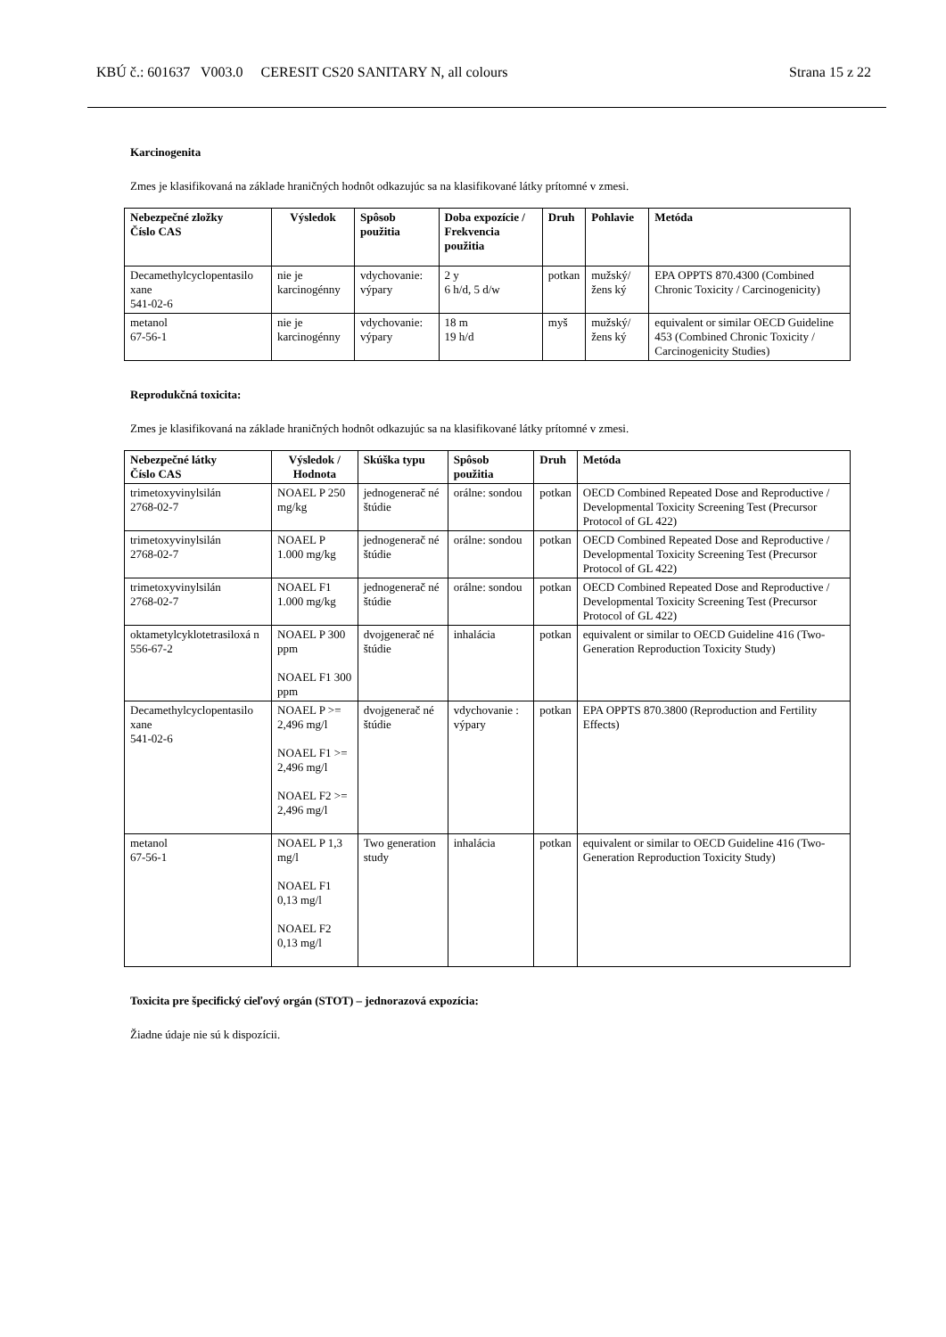KBÚ č.: 601637 V003.0 CERESIT CS20 SANITARY N, all colours Strana 15 z 22
Karcinogenita
Zmes je klasifikovaná na základe hraničných hodnôt odkazujúc sa na klasifikované látky prítomné v zmesi.
| Nebezpečné zložky Číslo CAS | Výsledok | Spôsob použitia | Doba expozície / Frekvencia použitia | Druh | Pohlavie | Metóda |
| --- | --- | --- | --- | --- | --- | --- |
| Decamethylcyclopentasilo xane 541-02-6 | nie je karcinogénny | vdychovanie: výpary | 2 y 6 h/d, 5 d/w | potkan | mužský/žens ký | EPA OPPTS 870.4300 (Combined Chronic Toxicity / Carcinogenicity) |
| metanol 67-56-1 | nie je karcinogénny | vdychovanie: výpary | 18 m 19 h/d | myš | mužský/žens ký | equivalent or similar OECD Guideline 453 (Combined Chronic Toxicity / Carcinogenicity Studies) |
Reprodukčná toxicita:
Zmes je klasifikovaná na základe hraničných hodnôt odkazujúc sa na klasifikované látky prítomné v zmesi.
| Nebezpečné látky Číslo CAS | Výsledok / Hodnota | Skúška typu | Spôsob použitia | Druh | Metóda |
| --- | --- | --- | --- | --- | --- |
| trimetoxyvinylsilán 2768-02-7 | NOAEL P 250 mg/kg | jednogenerač né štúdie | orálne: sondou | potkan | OECD Combined Repeated Dose and Reproductive / Developmental Toxicity Screening Test (Precursor Protocol of GL 422) |
| trimetoxyvinylsilán 2768-02-7 | NOAEL P 1.000 mg/kg | jednogenerač né štúdie | orálne: sondou | potkan | OECD Combined Repeated Dose and Reproductive / Developmental Toxicity Screening Test (Precursor Protocol of GL 422) |
| trimetoxyvinylsilán 2768-02-7 | NOAEL F1 1.000 mg/kg | jednogenerač né štúdie | orálne: sondou | potkan | OECD Combined Repeated Dose and Reproductive / Developmental Toxicity Screening Test (Precursor Protocol of GL 422) |
| oktametylcyklotetrasiloxá n 556-67-2 | NOAEL P 300 ppm NOAEL F1 300 ppm | dvojgenerač né štúdie | inhalácia | potkan | equivalent or similar to OECD Guideline 416 (Two-Generation Reproduction Toxicity Study) |
| Decamethylcyclopentasilo xane 541-02-6 | NOAEL P >= 2,496 mg/l NOAEL F1 >= 2,496 mg/l NOAEL F2 >= 2,496 mg/l | dvojgenerač né štúdie | vdychovanie : výpary | potkan | EPA OPPTS 870.3800 (Reproduction and Fertility Effects) |
| metanol 67-56-1 | NOAEL P 1,3 mg/l NOAEL F1 0,13 mg/l NOAEL F2 0,13 mg/l | Two generation study | inhalácia | potkan | equivalent or similar to OECD Guideline 416 (Two-Generation Reproduction Toxicity Study) |
Toxicita pre špecifický cieľový orgán (STOT) – jednorazová expozícia:
Žiadne údaje nie sú k dispozícii.